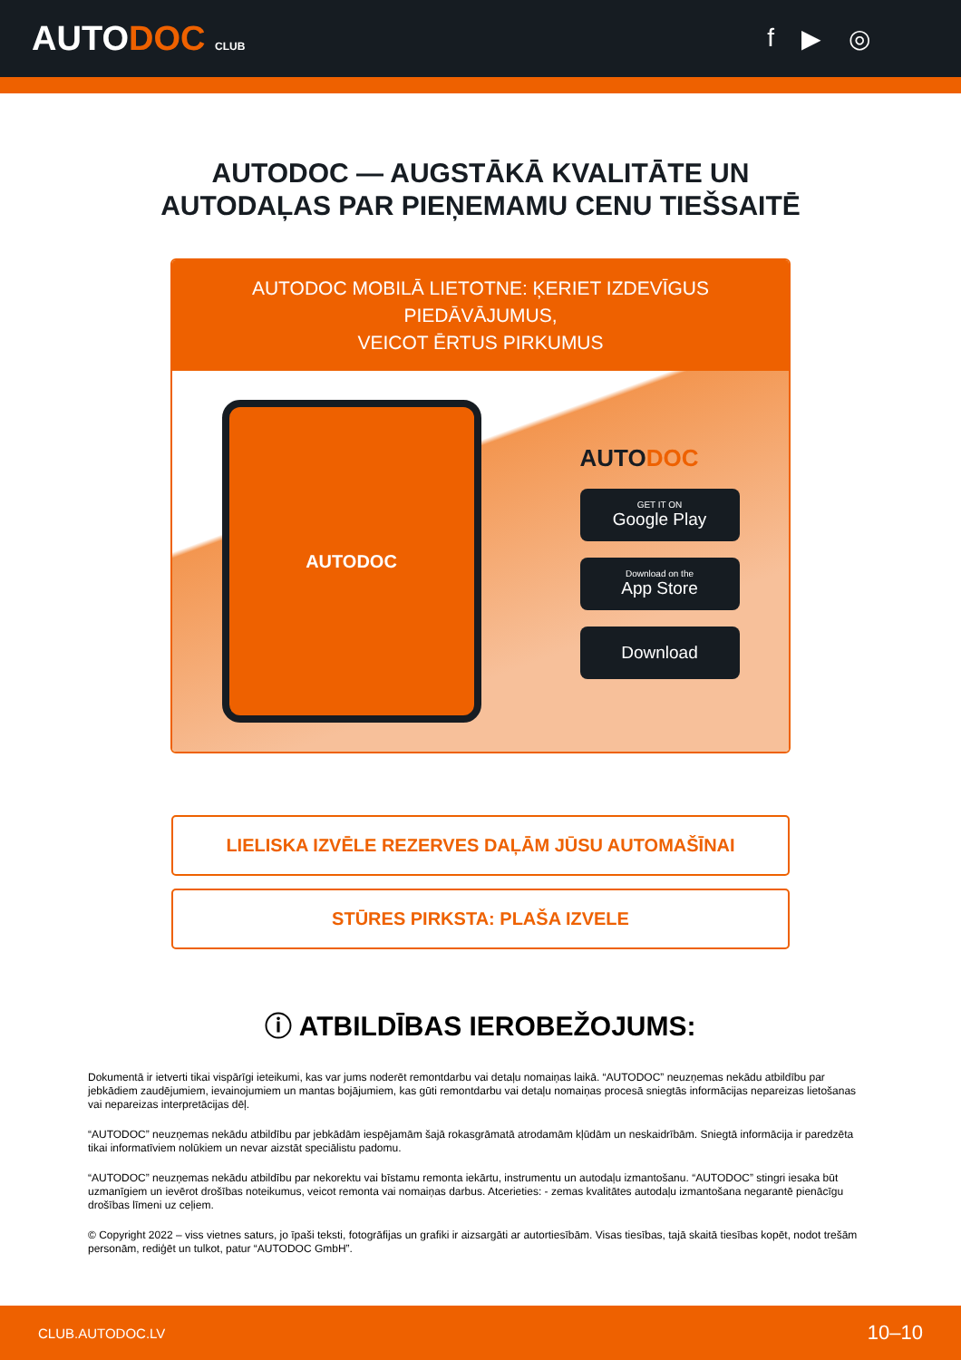AUTODOC CLUB
f ▶ ◎
AUTODOC — AUGSTĀKĀ KVALITĀTE UN
AUTODAĻAS PAR PIEŅEMAMU CENU TIEŠSAITĒ
AUTODOC MOBILĀ LIETOTNE: ĶERIET IZDEVĪGUS PIEDĀVĀJUMUS,
VEICOT ĒRTUS PIRKUMUS
AUTODOC
AUTODOC
GET IT ON
Google Play
Download on the
App Store
Download
LIELISKA IZVĒLE REZERVES DAĻĀM JŪSU AUTOMAŠĪNAI
STŪRES PIRKSTA: PLAŠA IZVELE
ⓘ ATBILDĪBAS IEROBEŽOJUMS:
Dokumentā ir ietverti tikai vispārīgi ieteikumi, kas var jums noderēt remontdarbu vai detaļu nomaiņas laikā. “AUTODOC” neuzņemas nekādu atbildību par jebkādiem zaudējumiem, ievainojumiem un mantas bojājumiem, kas gūti remontdarbu vai detaļu nomaiņas procesā sniegtās informācijas nepareizas lietošanas vai nepareizas interpretācijas dēļ.
“AUTODOC” neuzņemas nekādu atbildību par jebkādām iespējamām šajā rokasgrāmatā atrodamām kļūdām un neskaidrībām. Sniegtā informācija ir paredzēta tikai informatīviem nolūkiem un nevar aizstāt speciālistu padomu.
“AUTODOC” neuzņemas nekādu atbildību par nekorektu vai bīstamu remonta iekārtu, instrumentu un autodaļu izmantošanu. “AUTODOC” stingri iesaka būt uzmanīgiem un ievērot drošības noteikumus, veicot remonta vai nomaiņas darbus. Atcerieties: - zemas kvalitātes autodaļu izmantošana negarantē pienācīgu drošības līmeni uz ceļiem.
© Copyright 2022 – viss vietnes saturs, jo īpaši teksti, fotogrāfijas un grafiki ir aizsargāti ar autortiesībām. Visas tiesības, tajā skaitā tiesības kopēt, nodot trešām personām, rediģēt un tulkot, patur “AUTODOC GmbH”.
CLUB.AUTODOC.LV 10–10